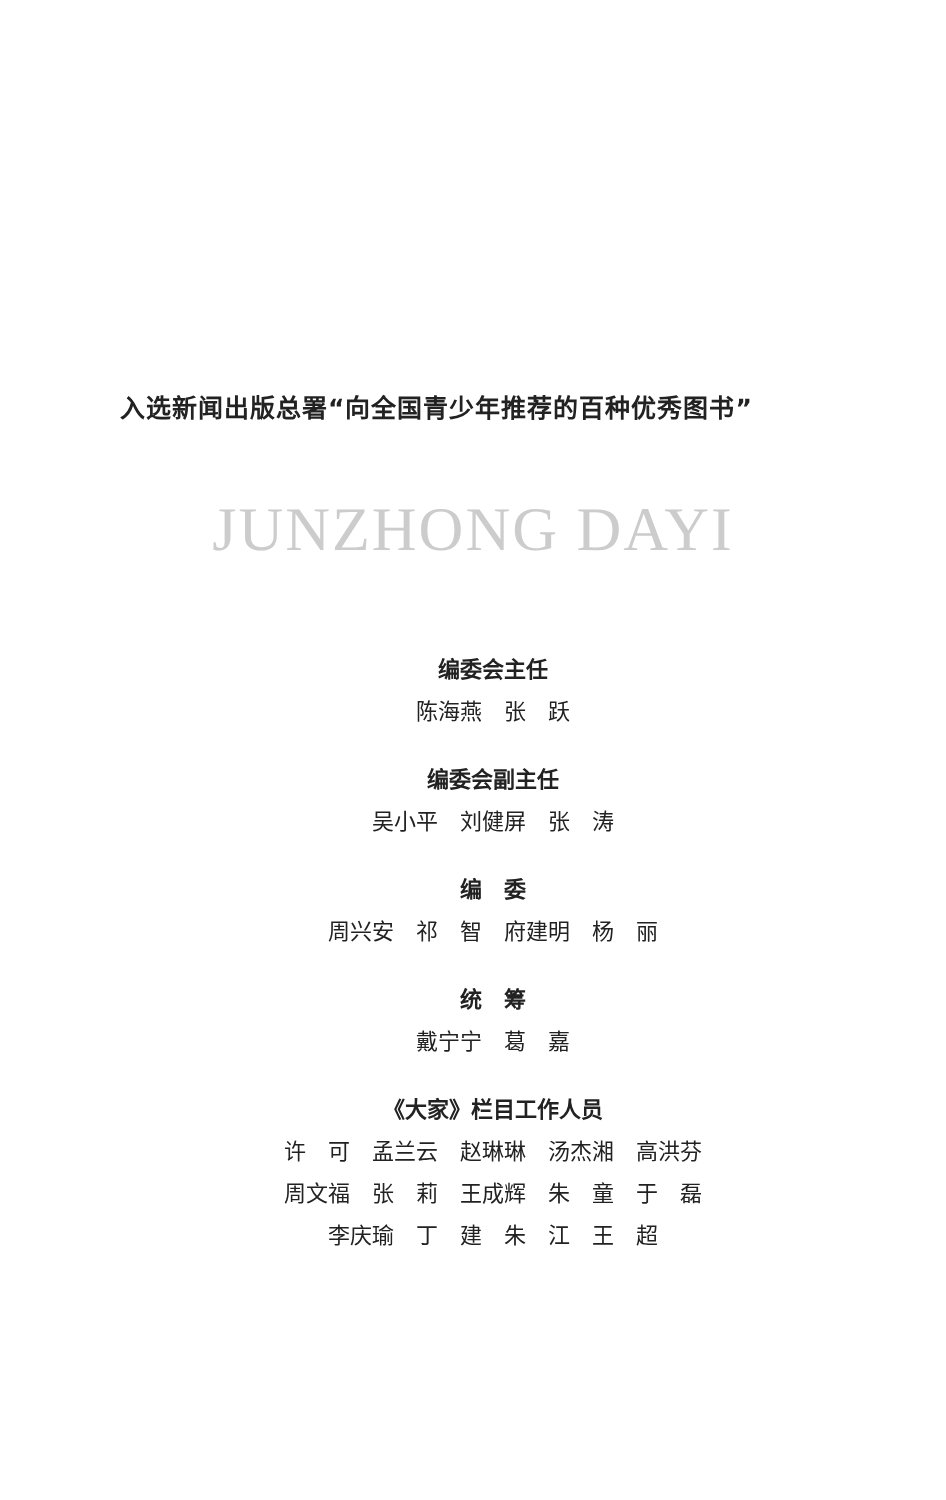入选新闻出版总署“向全国青少年推荐的百种优秀图书”
JUNZHONG DAYI
编委会主任
陈海燕　张　跃
编委会副主任
吴小平　刘健屏　张　涛
编　委
周兴安　祁　智　府建明　杨　丽
统　筹
戴宁宁　葛　嘉
《大家》栏目工作人员
许　可　孟兰云　赵琳琳　汤杰湘　高洪芬
周文福　张　莉　王成辉　朱　童　于　磊
李庆瑜　丁　建　朱　江　王　超